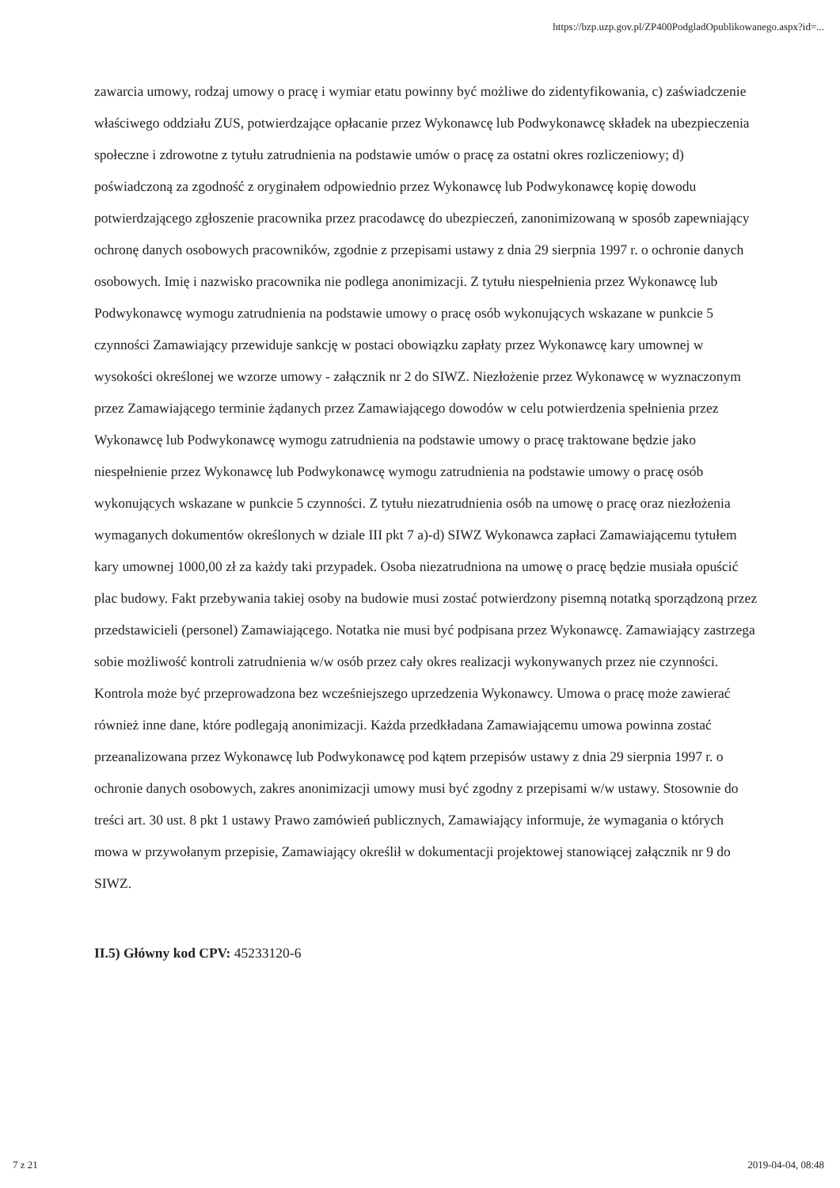https://bzp.uzp.gov.pl/ZP400PodgladOpublikowanego.aspx?id=...
zawarcia umowy, rodzaj umowy o pracę i wymiar etatu powinny być możliwe do zidentyfikowania, c) zaświadczenie właściwego oddziału ZUS, potwierdzające opłacanie przez Wykonawcę lub Podwykonawcę składek na ubezpieczenia społeczne i zdrowotne z tytułu zatrudnienia na podstawie umów o pracę za ostatni okres rozliczeniowy; d) poświadczoną za zgodność z oryginałem odpowiednio przez Wykonawcę lub Podwykonawcę kopię dowodu potwierdzającego zgłoszenie pracownika przez pracodawcę do ubezpieczeń, zanonimizowaną w sposób zapewniający ochronę danych osobowych pracowników, zgodnie z przepisami ustawy z dnia 29 sierpnia 1997 r. o ochronie danych osobowych. Imię i nazwisko pracownika nie podlega anonimizacji. Z tytułu niespełnienia przez Wykonawcę lub Podwykonawcę wymogu zatrudnienia na podstawie umowy o pracę osób wykonujących wskazane w punkcie 5 czynności Zamawiający przewiduje sankcję w postaci obowiązku zapłaty przez Wykonawcę kary umownej w wysokości określonej we wzorze umowy - załącznik nr 2 do SIWZ. Niezłożenie przez Wykonawcę w wyznaczonym przez Zamawiającego terminie żądanych przez Zamawiającego dowodów w celu potwierdzenia spełnienia przez Wykonawcę lub Podwykonawcę wymogu zatrudnienia na podstawie umowy o pracę traktowane będzie jako niespełnienie przez Wykonawcę lub Podwykonawcę wymogu zatrudnienia na podstawie umowy o pracę osób wykonujących wskazane w punkcie 5 czynności. Z tytułu niezatrudnienia osób na umowę o pracę oraz niezłożenia wymaganych dokumentów określonych w dziale III pkt 7 a)-d) SIWZ Wykonawca zapłaci Zamawiającemu tytułem kary umownej 1000,00 zł za każdy taki przypadek. Osoba niezatrudniona na umowę o pracę będzie musiała opuścić plac budowy. Fakt przebywania takiej osoby na budowie musi zostać potwierdzony pisemną notatką sporządzoną przez przedstawicieli (personel) Zamawiającego. Notatka nie musi być podpisana przez Wykonawcę. Zamawiający zastrzega sobie możliwość kontroli zatrudnienia w/w osób przez cały okres realizacji wykonywanych przez nie czynności. Kontrola może być przeprowadzona bez wcześniejszego uprzedzenia Wykonawcy. Umowa o pracę może zawierać również inne dane, które podlegają anonimizacji. Każda przedkładana Zamawiającemu umowa powinna zostać przeanalizowana przez Wykonawcę lub Podwykonawcę pod kątem przepisów ustawy z dnia 29 sierpnia 1997 r. o ochronie danych osobowych, zakres anonimizacji umowy musi być zgodny z przepisami w/w ustawy. Stosownie do treści art. 30 ust. 8 pkt 1 ustawy Prawo zamówień publicznych, Zamawiający informuje, że wymagania o których mowa w przywołanym przepisie, Zamawiający określił w dokumentacji projektowej stanowiącej załącznik nr 9 do SIWZ.
II.5) Główny kod CPV: 45233120-6
7 z 21 2019-04-04, 08:48